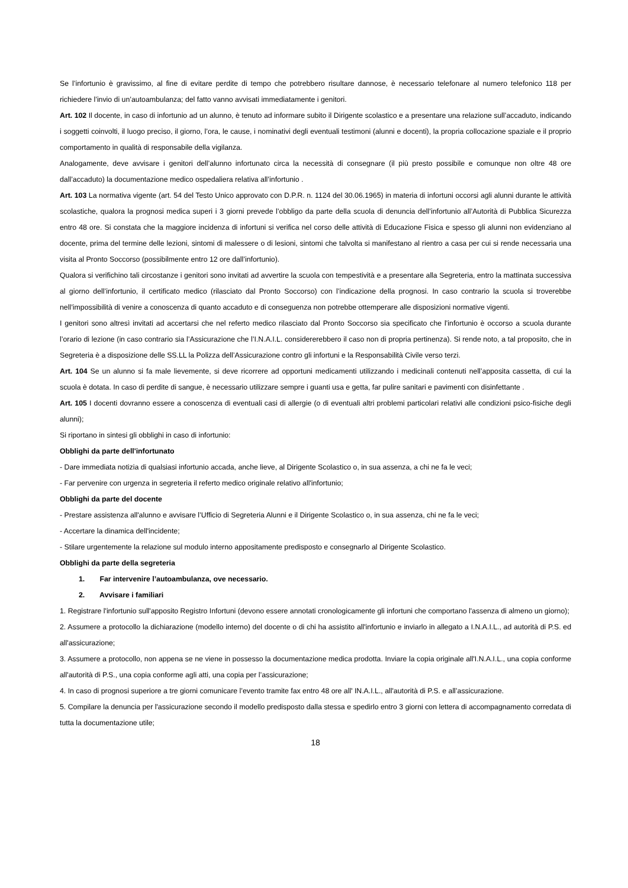Se l’infortunio è gravissimo, al fine di evitare perdite di tempo che potrebbero risultare dannose, è necessario telefonare al numero telefonico 118 per richiedere l’invio di un’autoambulanza; del fatto vanno avvisati immediatamente i genitori.
Art. 102 Il docente, in caso di infortunio ad un alunno, è tenuto ad informare subito il Dirigente scolastico e a presentare una relazione sull’accaduto, indicando i soggetti coinvolti, il luogo preciso, il giorno, l’ora, le cause, i nominativi degli eventuali testimoni (alunni e docenti), la propria collocazione spaziale e il proprio comportamento in qualità di responsabile della vigilanza.
Analogamente, deve avvisare i genitori dell’alunno infortunato circa la necessità di consegnare (il più presto possibile e comunque non oltre 48 ore dall’accaduto) la documentazione medico ospedaliera relativa all’infortunio .
Art. 103 La normativa vigente (art. 54 del Testo Unico approvato con D.P.R. n. 1124 del 30.06.1965) in materia di infortuni occorsi agli alunni durante le attività scolastiche, qualora la prognosi medica superi i 3 giorni prevede l’obbligo da parte della scuola di denuncia dell’infortunio all’Autorità di Pubblica Sicurezza entro 48 ore. Si constata che la maggiore incidenza di infortuni si verifica nel corso delle attività di Educazione Fisica e spesso gli alunni non evidenziano al docente, prima del termine delle lezioni, sintomi di malessere o di lesioni, sintomi che talvolta si manifestano al rientro a casa per cui si rende necessaria una visita al Pronto Soccorso (possibilmente entro 12 ore dall’infortunio).
Qualora si verifichino tali circostanze i genitori sono invitati ad avvertire la scuola con tempestività e a presentare alla Segreteria, entro la mattinata successiva al giorno dell’infortunio, il certificato medico (rilasciato dal Pronto Soccorso) con l’indicazione della prognosi. In caso contrario la scuola si troverebbe nell’impossibilità di venire a conoscenza di quanto accaduto e di conseguenza non potrebbe ottemperare alle disposizioni normative vigenti.
I genitori sono altresì invitati ad accertarsi che nel referto medico rilasciato dal Pronto Soccorso sia specificato che l’infortunio è occorso a scuola durante l’orario di lezione (in caso contrario sia l’Assicurazione che l’I.N.A.I.L. considererebbero il caso non di propria pertinenza). Si rende noto, a tal proposito, che in Segreteria è a disposizione delle SS.LL la Polizza dell’Assicurazione contro gli infortuni e la Responsabilità Civile verso terzi.
Art. 104 Se un alunno si fa male lievemente, si deve ricorrere ad opportuni medicamenti utilizzando i medicinali contenuti nell’apposita cassetta, di cui la scuola è dotata. In caso di perdite di sangue, è necessario utilizzare sempre i guanti usa e getta, far pulire sanitari e pavimenti con disinfettante .
Art. 105 I docenti dovranno essere a conoscenza di eventuali casi di allergie (o di eventuali altri problemi particolari relativi alle condizioni psico-fisiche degli alunni);
Si riportano in sintesi gli obblighi in caso di infortunio:
Obblighi da parte dell'infortunato
- Dare immediata notizia di qualsiasi infortunio accada, anche lieve, al Dirigente Scolastico o, in sua assenza, a chi ne fa le veci;
- Far pervenire con urgenza in segreteria il referto medico originale relativo all'infortunio;
Obblighi da parte del docente
- Prestare assistenza all'alunno e avvisare l’Ufficio di Segreteria Alunni e il Dirigente Scolastico o, in sua assenza, chi ne fa le veci;
- Accertare la dinamica dell'incidente;
- Stilare urgentemente la relazione sul modulo interno appositamente predisposto e consegnarlo al Dirigente Scolastico.
Obblighi da parte della segreteria
1. Far intervenire l’autoambulanza, ove necessario.
2. Avvisare i familiari
1. Registrare l'infortunio sull'apposito Registro Infortuni (devono essere annotati cronologicamente gli infortuni che comportano l'assenza di almeno un giorno);
2. Assumere a protocollo la dichiarazione (modello interno) del docente o di chi ha assistito all'infortunio e inviarlo in allegato a I.N.A.I.L., ad autorità di P.S. ed all'assicurazione;
3. Assumere a protocollo, non appena se ne viene in possesso la documentazione medica prodotta. Inviare la copia originale all'I.N.A.I.L., una copia conforme all'autorità di P.S., una copia conforme agli atti, una copia per l’assicurazione;
4. In caso di prognosi superiore a tre giorni comunicare l’evento tramite fax entro 48 ore all' IN.A.I.L., all'autorità di P.S. e all’assicurazione.
5. Compilare la denuncia per l'assicurazione secondo il modello predisposto dalla stessa e spedirlo entro 3 giorni con lettera di accompagnamento corredata di tutta la documentazione utile;
18